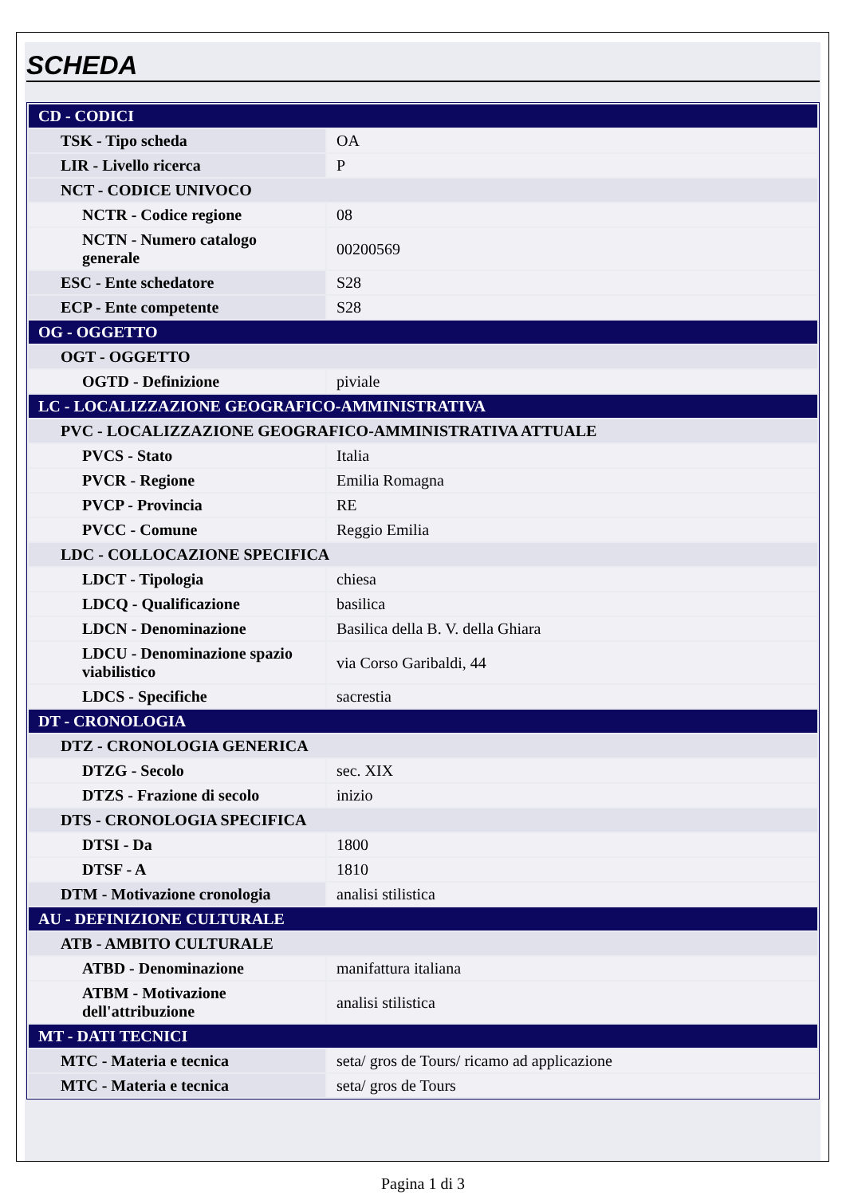SCHEDA
| CD - CODICI | |
| TSK - Tipo scheda | OA |
| LIR - Livello ricerca | P |
| NCT - CODICE UNIVOCO | |
| NCTR - Codice regione | 08 |
| NCTN - Numero catalogo generale | 00200569 |
| ESC - Ente schedatore | S28 |
| ECP - Ente competente | S28 |
| OG - OGGETTO | |
| OGT - OGGETTO | |
| OGTD - Definizione | piviale |
| LC - LOCALIZZAZIONE GEOGRAFICO-AMMINISTRATIVA | |
| PVC - LOCALIZZAZIONE GEOGRAFICO-AMMINISTRATIVA ATTUALE | |
| PVCS - Stato | Italia |
| PVCR - Regione | Emilia Romagna |
| PVCP - Provincia | RE |
| PVCC - Comune | Reggio Emilia |
| LDC - COLLOCAZIONE SPECIFICA | |
| LDCT - Tipologia | chiesa |
| LDCQ - Qualificazione | basilica |
| LDCN - Denominazione | Basilica della B. V. della Ghiara |
| LDCU - Denominazione spazio viabilistico | via Corso Garibaldi, 44 |
| LDCS - Specifiche | sacrestia |
| DT - CRONOLOGIA | |
| DTZ - CRONOLOGIA GENERICA | |
| DTZG - Secolo | sec. XIX |
| DTZS - Frazione di secolo | inizio |
| DTS - CRONOLOGIA SPECIFICA | |
| DTSI - Da | 1800 |
| DTSF - A | 1810 |
| DTM - Motivazione cronologia | analisi stilistica |
| AU - DEFINIZIONE CULTURALE | |
| ATB - AMBITO CULTURALE | |
| ATBD - Denominazione | manifattura italiana |
| ATBM - Motivazione dell'attribuzione | analisi stilistica |
| MT - DATI TECNICI | |
| MTC - Materia e tecnica | seta/ gros de Tours/ ricamo ad applicazione |
| MTC - Materia e tecnica | seta/ gros de Tours |
Pagina 1 di 3